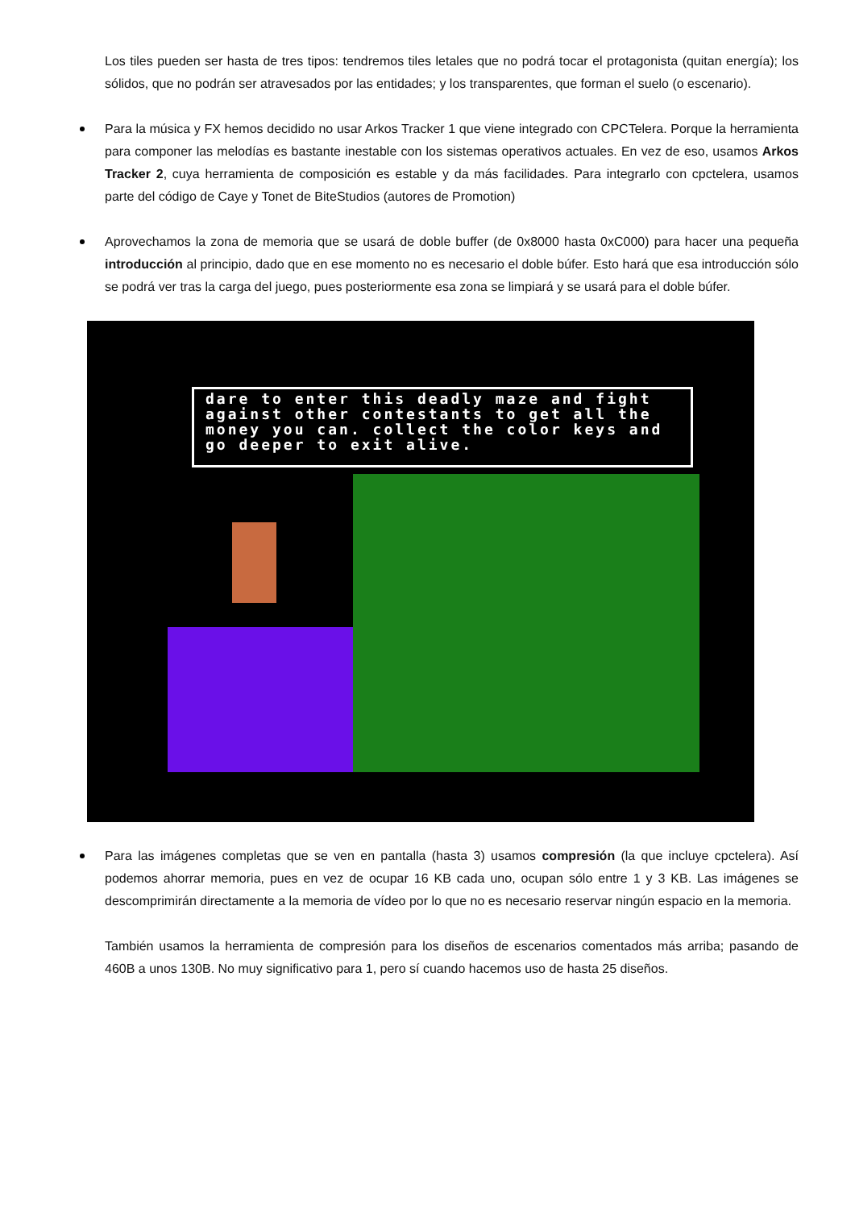Los tiles pueden ser hasta de tres tipos: tendremos tiles letales que no podrá tocar el protagonista (quitan energía); los sólidos, que no podrán ser atravesados por las entidades; y los transparentes, que forman el suelo (o escenario).
Para la música y FX hemos decidido no usar Arkos Tracker 1 que viene integrado con CPCTelera. Porque la herramienta para componer las melodías es bastante inestable con los sistemas operativos actuales. En vez de eso, usamos Arkos Tracker 2, cuya herramienta de composición es estable y da más facilidades. Para integrarlo con cpctelera, usamos parte del código de Caye y Tonet de BiteStudios (autores de Promotion)
Aprovechamos la zona de memoria que se usará de doble buffer (de 0x8000 hasta 0xC000) para hacer una pequeña introducción al principio, dado que en ese momento no es necesario el doble búfer. Esto hará que esa introducción sólo se podrá ver tras la carga del juego, pues posteriormente esa zona se limpiará y se usará para el doble búfer.
dare to enter this deadly maze and fight against other contestants to get all the money you can. collect the color keys and go deeper to exit alive.
Para las imágenes completas que se ven en pantalla (hasta 3) usamos compresión (la que incluye cpctelera). Así podemos ahorrar memoria, pues en vez de ocupar 16 KB cada uno, ocupan sólo entre 1 y 3 KB. Las imágenes se descomprimirán directamente a la memoria de vídeo por lo que no es necesario reservar ningún espacio en la memoria.
También usamos la herramienta de compresión para los diseños de escenarios comentados más arriba; pasando de 460B a unos 130B. No muy significativo para 1, pero sí cuando hacemos uso de hasta 25 diseños.